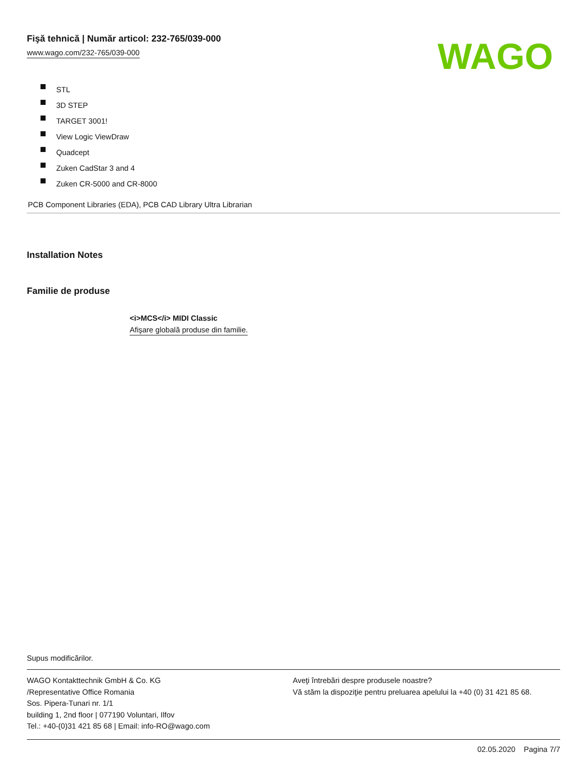Fişă tehnică | Număr articol: 232-765/039-000
www.wago.com/232-765/039-000
WAGO
STL
3D STEP
TARGET 3001!
View Logic ViewDraw
Quadcept
Zuken CadStar 3 and 4
Zuken CR-5000 and CR-8000
PCB Component Libraries (EDA), PCB CAD Library Ultra Librarian
Installation Notes
Familie de produse
<i>MCS</i> MIDI Classic
Afişare globală produse din familie.
Supus modificărilor.
WAGO Kontakttechnik GmbH & Co. KG
/Representative Office Romania
Sos. Pipera-Tunari nr. 1/1
building 1, 2nd floor | 077190 Voluntari, Ilfov
Tel.: +40-(0)31 421 85 68 | Email: info-RO@wago.com
Aveţi întrebări despre produsele noastre?
Vă stăm la dispoziţie pentru preluarea apelului la +40 (0) 31 421 85 68.
02.05.2020 Pagina 7/7